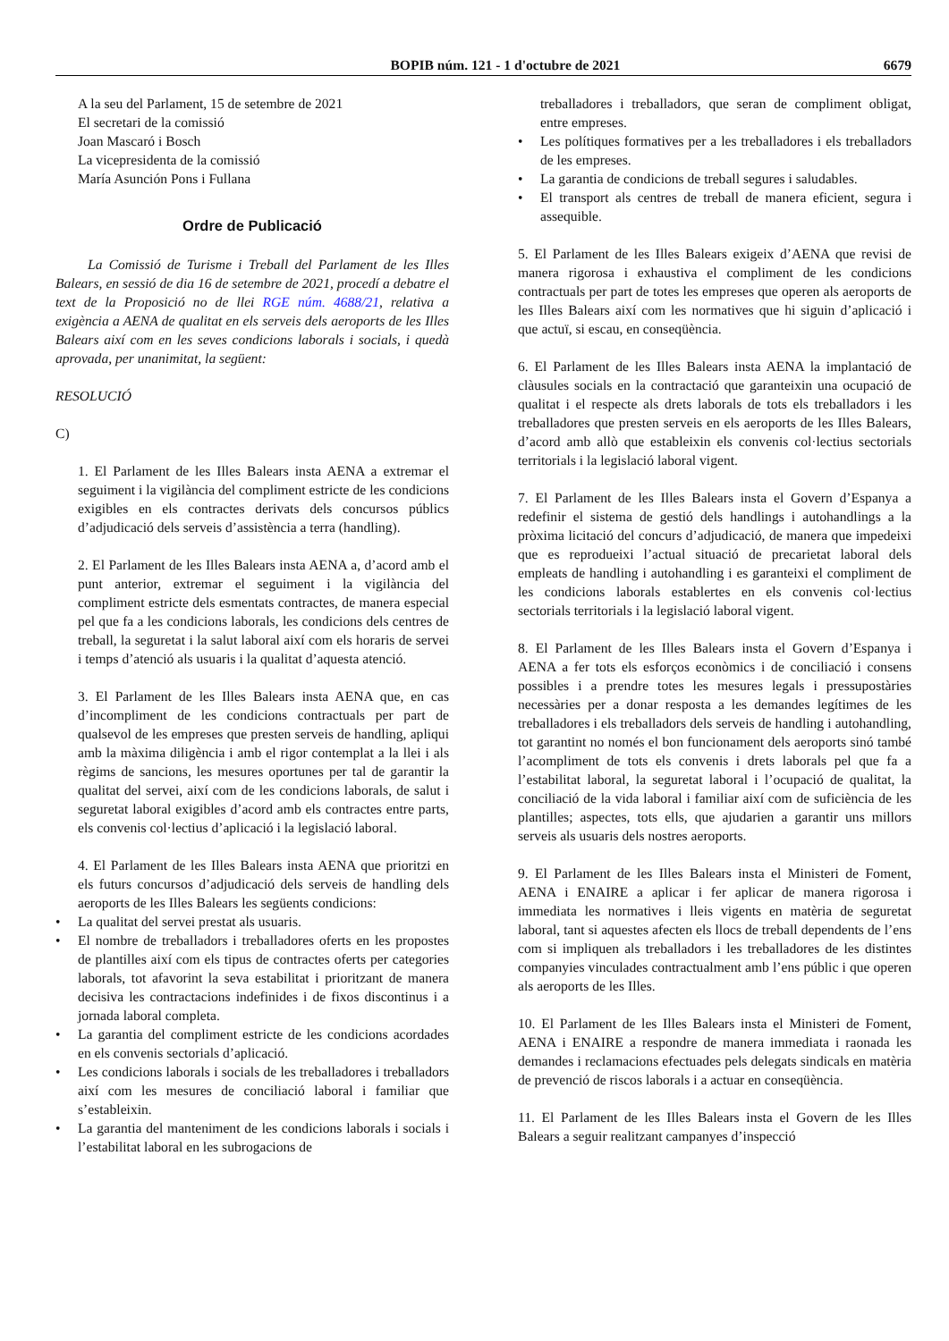BOPIB núm. 121 - 1 d'octubre de 2021 6679
A la seu del Parlament, 15 de setembre de 2021
El secretari de la comissió
Joan Mascaró i Bosch
La vicepresidenta de la comissió
María Asunción Pons i Fullana
Ordre de Publicació
La Comissió de Turisme i Treball del Parlament de les Illes Balears, en sessió de dia 16 de setembre de 2021, procedí a debatre el text de la Proposició no de llei RGE núm. 4688/21, relativa a exigència a AENA de qualitat en els serveis dels aeroports de les Illes Balears així com en les seves condicions laborals i socials, i quedà aprovada, per unanimitat, la següent:
RESOLUCIÓ
C)
1. El Parlament de les Illes Balears insta AENA a extremar el seguiment i la vigilància del compliment estricte de les condicions exigibles en els contractes derivats dels concursos públics d’adjudicació dels serveis d’assistència a terra (handling).
2. El Parlament de les Illes Balears insta AENA a, d’acord amb el punt anterior, extremar el seguiment i la vigilància del compliment estricte dels esmentats contractes, de manera especial pel que fa a les condicions laborals, les condicions dels centres de treball, la seguretat i la salut laboral així com els horaris de servei i temps d’atenció als usuaris i la qualitat d’aquesta atenció.
3. El Parlament de les Illes Balears insta AENA que, en cas d’incompliment de les condicions contractuals per part de qualsevol de les empreses que presten serveis de handling, apliqui amb la màxima diligència i amb el rigor contemplat a la llei i als règims de sancions, les mesures oportunes per tal de garantir la qualitat del servei, així com de les condicions laborals, de salut i seguretat laboral exigibles d’acord amb els contractes entre parts, els convenis col·lectius d’aplicació i la legislació laboral.
4. El Parlament de les Illes Balears insta AENA que prioritzi en els futurs concursos d’adjudicació dels serveis de handling dels aeroports de les Illes Balears les següents condicions:
• La qualitat del servei prestat als usuaris.
• El nombre de treballadors i treballadores oferts en les propostes de plantilles així com els tipus de contractes oferts per categories laborals, tot afavorint la seva estabilitat i prioritzant de manera decisiva les contractacions indefinides i de fixos discontinus i a jornada laboral completa.
• La garantia del compliment estricte de les condicions acordades en els convenis sectorials d’aplicació.
• Les condicions laborals i socials de les treballadores i treballadors així com les mesures de conciliació laboral i familiar que s’estableixin.
• La garantia del manteniment de les condicions laborals i socials i l’estabilitat laboral en les subrogacions de
treballadores i treballadors, que seran de compliment obligat, entre empreses.
• Les polítiques formatives per a les treballadores i els treballadors de les empreses.
• La garantia de condicions de treball segures i saludables.
• El transport als centres de treball de manera eficient, segura i assequible.
5. El Parlament de les Illes Balears exigeix d’AENA que revisi de manera rigorosa i exhaustiva el compliment de les condicions contractuals per part de totes les empreses que operen als aeroports de les Illes Balears així com les normatives que hi siguin d’aplicació i que actuï, si escau, en conseqüència.
6. El Parlament de les Illes Balears insta AENA la implantació de clàusules socials en la contractació que garanteixin una ocupació de qualitat i el respecte als drets laborals de tots els treballadors i les treballadores que presten serveis en els aeroports de les Illes Balears, d’acord amb allò que estableixin els convenis col·lectius sectorials territorials i la legislació laboral vigent.
7. El Parlament de les Illes Balears insta el Govern d’Espanya a redefinir el sistema de gestió dels handlings i autohandlings a la pròxima licitació del concurs d’adjudicació, de manera que impedeixi que es reprodueixi l’actual situació de precarietat laboral dels empleats de handling i autohandling i es garanteixi el compliment de les condicions laborals establertes en els convenis col·lectius sectorials territorials i la legislació laboral vigent.
8. El Parlament de les Illes Balears insta el Govern d’Espanya i AENA a fer tots els esforços econòmics i de conciliació i consens possibles i a prendre totes les mesures legals i pressupostàries necessàries per a donar resposta a les demandes legítimes de les treballadores i els treballadors dels serveis de handling i autohandling, tot garantint no només el bon funcionament dels aeroports sinó també l’acompliment de tots els convenis i drets laborals pel que fa a l’estabilitat laboral, la seguretat laboral i l’ocupació de qualitat, la conciliació de la vida laboral i familiar així com de suficiència de les plantilles; aspectes, tots ells, que ajudarien a garantir uns millors serveis als usuaris dels nostres aeroports.
9. El Parlament de les Illes Balears insta el Ministeri de Foment, AENA i ENAIRE a aplicar i fer aplicar de manera rigorosa i immediata les normatives i lleis vigents en matèria de seguretat laboral, tant si aquestes afecten els llocs de treball dependents de l’ens com si impliquen als treballadors i les treballadores de les distintes companyies vinculades contractualment amb l’ens públic i que operen als aeroports de les Illes.
10. El Parlament de les Illes Balears insta el Ministeri de Foment, AENA i ENAIRE a respondre de manera immediata i raonada les demandes i reclamacions efectuades pels delegats sindicals en matèria de prevenció de riscos laborals i a actuar en conseqüència.
11. El Parlament de les Illes Balears insta el Govern de les Illes Balears a seguir realitzant campanyes d’inspecció